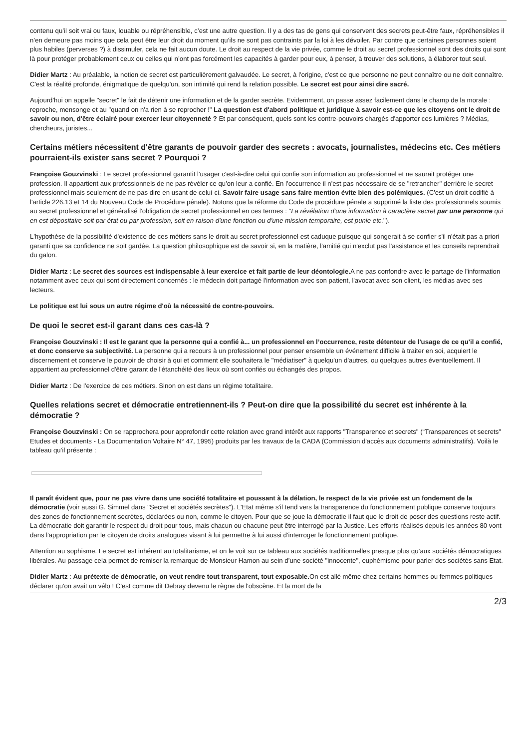contenu qu’il soit vrai ou faux, louable ou répréhensible, c’est une autre question. Il y a des tas de gens qui conservent des secrets peut-être faux, répréhensibles il n’en demeure pas moins que cela peut être leur droit du moment qu’ils ne sont pas contraints par la loi à les dévoiler. Par contre que certaines personnes soient plus habiles (perverses ?) à dissimuler, cela ne fait aucun doute. Le droit au respect de la vie privée, comme le droit au secret professionnel sont des droits qui sont là pour protéger probablement ceux ou celles qui n’ont pas forcément les capacités à garder pour eux, à penser, à trouver des solutions, à élaborer tout seul.
Didier Martz : Au préalable, la notion de secret est particulièrement galvaudée. Le secret, à l'origine, c'est ce que personne ne peut connaître ou ne doit connaître. C'est la réalité profonde, énigmatique de quelqu'un, son intimité qui rend la relation possible. Le secret est pour ainsi dire sacré.
Aujourd'hui on appelle "secret" le fait de détenir une information et de la garder secrète. Evidemment, on passe assez facilement dans le champ de la morale : reproche, mensonge et au "quand on n'a rien à se reprocher !" La question est d'abord politique et juridique à savoir est-ce que les citoyens ont le droit de savoir ou non, d'être éclairé pour exercer leur citoyenneté ? Et par conséquent, quels sont les contre-pouvoirs chargés d'apporter ces lumières ? Médias, chercheurs, juristes...
Certains métiers nécessitent d'être garants de pouvoir garder des secrets : avocats, journalistes, médecins etc. Ces métiers pourraient-ils exister sans secret ? Pourquoi ?
Françoise Gouzvinski : Le secret professionnel garantit l'usager c'est-à-dire celui qui confie son information au professionnel et ne saurait protéger une profession. Il appartient aux professionnels de ne pas révéler ce qu'on leur a confié. En l’occurrence il n'est pas nécessaire de se "retrancher" derrière le secret professionnel mais seulement de ne pas dire en usant de celui-ci. Savoir faire usage sans faire mention évite bien des polémiques. (C'est un droit codifié à l'article 226.13 et 14 du Nouveau Code de Procédure pénale). Notons que la réforme du Code de procédure pénale a supprimé la liste des professionnels soumis au secret professionnel et généralisé l'obligation de secret professionnel en ces termes : "La révélation d'une information à caractère secret par une personne qui en est dépositaire soit par état ou par profession, soit en raison d'une fonction ou d'une mission temporaire, est punie etc.").
L'hypothèse de la possibilité d'existence de ces métiers sans le droit au secret professionnel est caduque puisque qui songerait à se confier s'il n'était pas a priori garanti que sa confidence ne soit gardée. La question philosophique est de savoir si, en la matière, l'amitié qui n'exclut pas l'assistance et les conseils reprendrait du galon.
Didier Martz : Le secret des sources est indispensable à leur exercice et fait partie de leur déontologie. A ne pas confondre avec le partage de l'information notamment avec ceux qui sont directement concernés : le médecin doit partagé l'information avec son patient, l'avocat avec son client, les médias avec ses lecteurs.
Le politique est lui sous un autre régime d'où la nécessité de contre-pouvoirs.
De quoi le secret est-il garant dans ces cas-là ?
Françoise Gouzvinski : Il est le garant que la personne qui a confié à... un professionnel en l’occurrence, reste détenteur de l'usage de ce qu'il a confié, et donc conserve sa subjectivité. La personne qui a recours à un professionnel pour penser ensemble un événement difficile à traiter en soi, acquiert le discernement et conserve le pouvoir de choisir à qui et comment elle souhaitera le "médiatiser" à quelqu'un d'autres, ou quelques autres éventuellement. Il appartient au professionnel d'être garant de l'étanchéité des lieux où sont confiés ou échangés des propos.
Didier Martz : De l'exercice de ces métiers. Sinon on est dans un régime totalitaire.
Quelles relations secret et démocratie entretiennent-ils ? Peut-on dire que la possibilité du secret est inhérente à la démocratie ?
Françoise Gouzvinski : On se rapprochera pour approfondir cette relation avec grand intérêt aux rapports "Transparence et secrets" (“Transparences et secrets” Etudes et documents - La Documentation Voltaire N° 47, 1995) produits par les travaux de la CADA (Commission d'accès aux documents administratifs). Voilà le tableau qu’il présente :
Il paraît évident que, pour ne pas vivre dans une société totalitaire et poussant à la délation, le respect de la vie privée est un fondement de la démocratie (voir aussi G. Simmel dans "Secret et sociétés secrètes"). L'Etat même s'il tend vers la transparence du fonctionnement publique conserve toujours des zones de fonctionnement secrètes, déclarées ou non, comme le citoyen. Pour que se joue la démocratie il faut que le droit de poser des questions reste actif. La démocratie doit garantir le respect du droit pour tous, mais chacun ou chacune peut être interrogé par la Justice. Les efforts réalisés depuis les années 80 vont dans l'appropriation par le citoyen de droits analogues visant à lui permettre à lui aussi d'interroger le fonctionnement publique.
Attention au sophisme. Le secret est inhérent au totalitarisme, et on le voit sur ce tableau aux sociétés traditionnelles presque plus qu’aux sociétés démocratiques libérales. Au passage cela permet de remiser la remarque de Monsieur Hamon au sein d’une société "innocente", euphémisme pour parler des sociétés sans Etat.
Didier Martz : Au prétexte de démocratie, on veut rendre tout transparent, tout exposable. On est allé même chez certains hommes ou femmes politiques déclarer qu'on avait un vélo ! C'est comme dit Debray devenu le règne de l'obscène. Et la mort de la
2/3